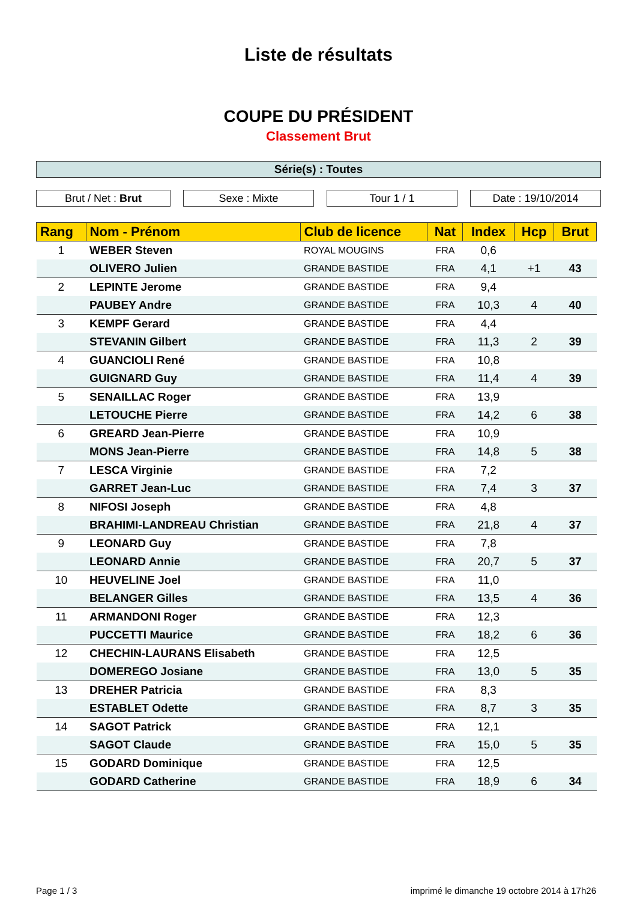Liste de résultats
COUPE DU PRÉSIDENT
Classement Brut
Série(s) : Toutes
Brut / Net : Brut Sexe : Mixte Tour 1 / 1 Date : 19/10/2014
| Rang | Nom - Prénom | Club de licence | Nat | Index | Hcp | Brut |
| --- | --- | --- | --- | --- | --- | --- |
| 1 | WEBER Steven | ROYAL MOUGINS | FRA | 0,6 | | |
| | OLIVERO Julien | GRANDE BASTIDE | FRA | 4,1 | +1 | 43 |
| 2 | LEPINTE Jerome | GRANDE BASTIDE | FRA | 9,4 | | |
| | PAUBEY Andre | GRANDE BASTIDE | FRA | 10,3 | 4 | 40 |
| 3 | KEMPF Gerard | GRANDE BASTIDE | FRA | 4,4 | | |
| | STEVANIN Gilbert | GRANDE BASTIDE | FRA | 11,3 | 2 | 39 |
| 4 | GUANCIOLI René | GRANDE BASTIDE | FRA | 10,8 | | |
| | GUIGNARD Guy | GRANDE BASTIDE | FRA | 11,4 | 4 | 39 |
| 5 | SENAILLAC Roger | GRANDE BASTIDE | FRA | 13,9 | | |
| | LETOUCHE Pierre | GRANDE BASTIDE | FRA | 14,2 | 6 | 38 |
| 6 | GREARD Jean-Pierre | GRANDE BASTIDE | FRA | 10,9 | | |
| | MONS Jean-Pierre | GRANDE BASTIDE | FRA | 14,8 | 5 | 38 |
| 7 | LESCA Virginie | GRANDE BASTIDE | FRA | 7,2 | | |
| | GARRET Jean-Luc | GRANDE BASTIDE | FRA | 7,4 | 3 | 37 |
| 8 | NIFOSI Joseph | GRANDE BASTIDE | FRA | 4,8 | | |
| | BRAHIMI-LANDREAU Christian | GRANDE BASTIDE | FRA | 21,8 | 4 | 37 |
| 9 | LEONARD Guy | GRANDE BASTIDE | FRA | 7,8 | | |
| | LEONARD Annie | GRANDE BASTIDE | FRA | 20,7 | 5 | 37 |
| 10 | HEUVELINE Joel | GRANDE BASTIDE | FRA | 11,0 | | |
| | BELANGER Gilles | GRANDE BASTIDE | FRA | 13,5 | 4 | 36 |
| 11 | ARMANDONI Roger | GRANDE BASTIDE | FRA | 12,3 | | |
| | PUCCETTI Maurice | GRANDE BASTIDE | FRA | 18,2 | 6 | 36 |
| 12 | CHECHIN-LAURANS Elisabeth | GRANDE BASTIDE | FRA | 12,5 | | |
| | DOMEREGO Josiane | GRANDE BASTIDE | FRA | 13,0 | 5 | 35 |
| 13 | DREHER Patricia | GRANDE BASTIDE | FRA | 8,3 | | |
| | ESTABLET Odette | GRANDE BASTIDE | FRA | 8,7 | 3 | 35 |
| 14 | SAGOT Patrick | GRANDE BASTIDE | FRA | 12,1 | | |
| | SAGOT Claude | GRANDE BASTIDE | FRA | 15,0 | 5 | 35 |
| 15 | GODARD Dominique | GRANDE BASTIDE | FRA | 12,5 | | |
| | GODARD Catherine | GRANDE BASTIDE | FRA | 18,9 | 6 | 34 |
Page 1 / 3 imprimé le dimanche 19 octobre 2014 à 17h26